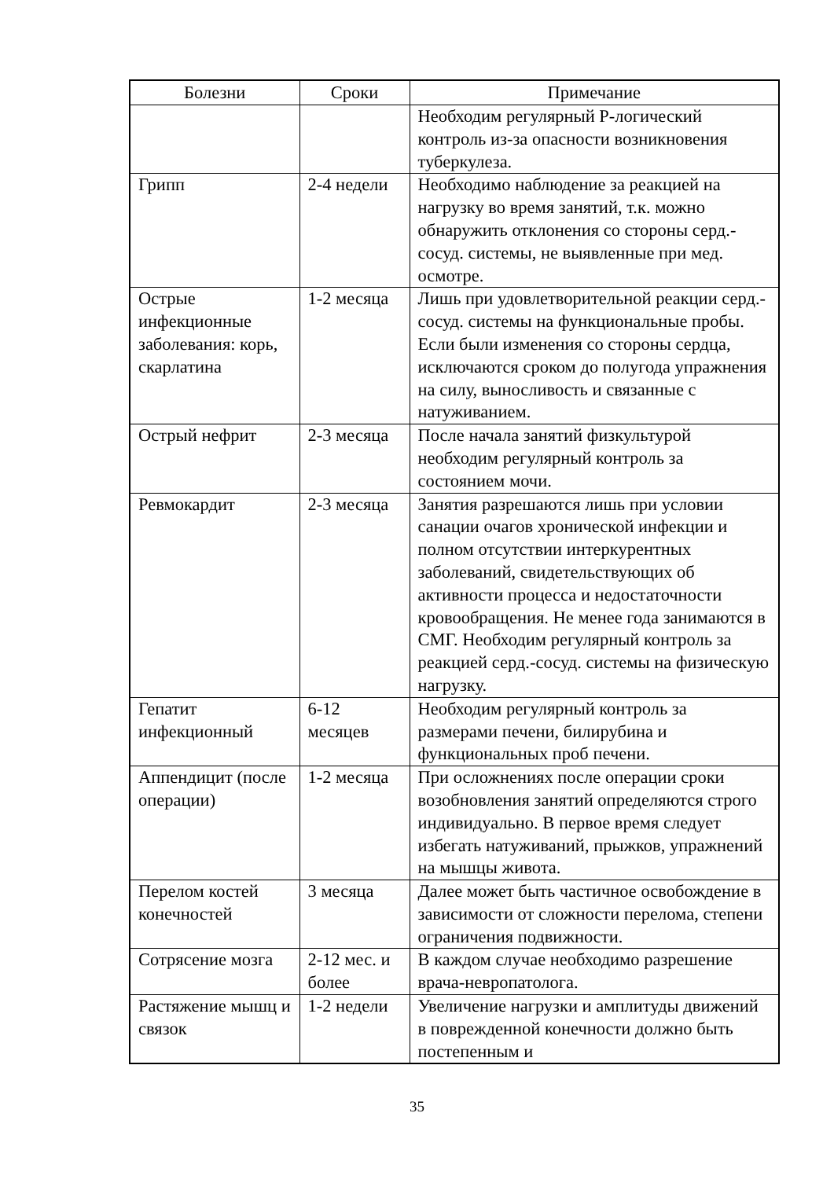| Болезни | Сроки | Примечание |
| --- | --- | --- |
| | | Необходим регулярный Р-логический контроль из-за опасности возникновения туберкулеза. |
| Грипп | 2-4 недели | Необходимо наблюдение за реакцией на нагрузку во время занятий, т.к. можно обнаружить отклонения со стороны серд.-сосуд. системы, не выявленные при мед. осмотре. |
| Острые инфекционные заболевания: корь, скарлатина | 1-2 месяца | Лишь при удовлетворительной реакции серд.-сосуд. системы на функциональные пробы. Если были изменения со стороны сердца, исключаются сроком до полугода упражнения на силу, выносливость и связанные с натуживанием. |
| Острый нефрит | 2-3 месяца | После начала занятий физкультурой необходим регулярный контроль за состоянием мочи. |
| Ревмокардит | 2-3 месяца | Занятия разрешаются лишь при условии санации очагов хронической инфекции и полном отсутствии интеркурентных заболеваний, свидетельствующих об активности процесса и недостаточности кровообращения. Не менее года занимаются в СМГ. Необходим регулярный контроль за реакцией серд.-сосуд. системы на физическую нагрузку. |
| Гепатит инфекционный | 6-12 месяцев | Необходим регулярный контроль за размерами печени, билирубина и функциональных проб печени. |
| Аппендицит (после операции) | 1-2 месяца | При осложнениях после операции сроки возобновления занятий определяются строго индивидуально. В первое время следует избегать натуживаний, прыжков, упражнений на мышцы живота. |
| Перелом костей конечностей | 3 месяца | Далее может быть частичное освобождение в зависимости от сложности перелома, степени ограничения подвижности. |
| Сотрясение мозга | 2-12 мес. и более | В каждом случае необходимо разрешение врача-невропатолога. |
| Растяжение мышц и связок | 1-2 недели | Увеличение нагрузки и амплитуды движений в поврежденной конечности должно быть постепенным и |
35